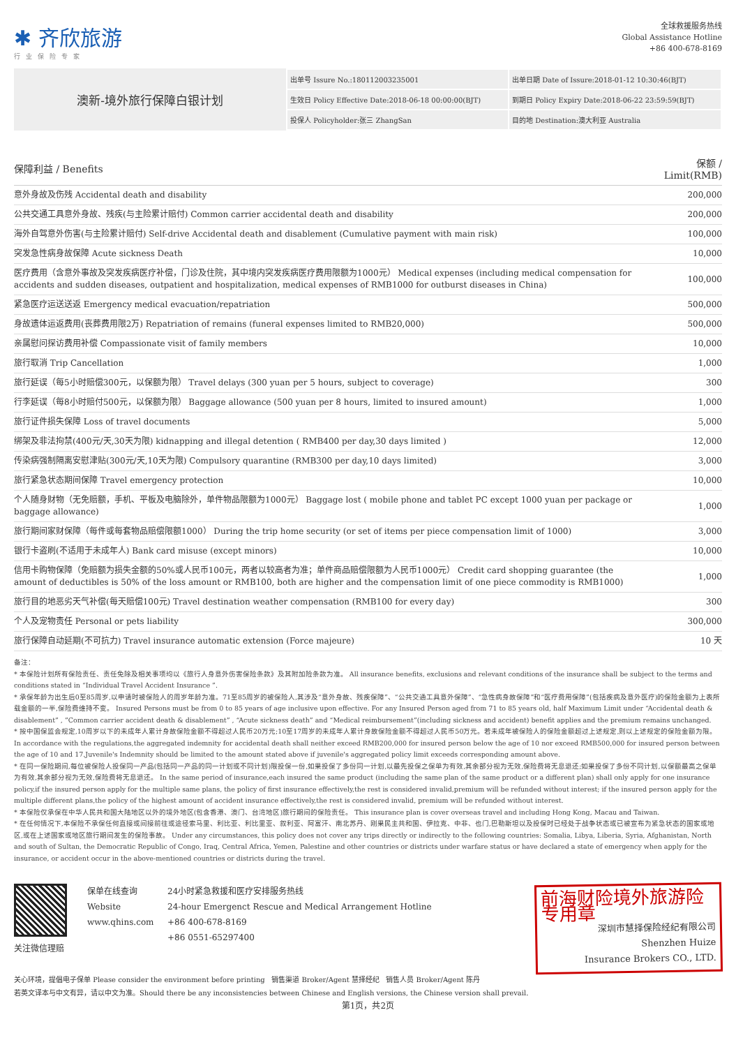✱ 齐欣旅游
行业保险专家
全球救援服务热线
Global Assistance Hotline
+86 400-678-8169
澳新-境外旅行保障白银计划
| 出单号 Issure No.:180112003235001 | 出单日期 Date of Issure:2018-01-12 10:30:46(BJT) |
| 生效日 Policy Effective Date:2018-06-18 00:00:00(BJT) | 到期日 Policy Expiry Date:2018-06-22 23:59:59(BJT) |
| 投保人 Policyholder:张三 ZhangSan | 目的地 Destination:澳大利亚 Australia |
| 保障利益 / Benefits | 保额 / Limit(RMB) |
| --- | --- |
| 意外身故及伤残 Accidental death and disability | 200,000 |
| 公共交通工具意外身故、残疾(与主险累计赔付) Common carrier accidental death and disability | 200,000 |
| 海外自驾意外伤害(与主险累计赔付) Self-drive Accidental death and disablement (Cumulative payment with main risk) | 100,000 |
| 突发急性病身故保障 Acute sickness Death | 10,000 |
| 医疗费用（含意外事故及突发疾病医疗补偿，门诊及住院，其中境内突发疾病医疗费用限额为1000元） Medical expenses (including medical compensation for accidents and sudden diseases, outpatient and hospitalization, medical expenses of RMB1000 for outburst diseases in China) | 100,000 |
| 紧急医疗运送送返 Emergency medical evacuation/repatriation | 500,000 |
| 身故遗体运返费用(丧葬费用限2万) Repatriation of remains (funeral expenses limited to RMB20,000) | 500,000 |
| 亲属慰问探访费用补偿 Compassionate visit of family members | 10,000 |
| 旅行取消 Trip Cancellation | 1,000 |
| 旅行延误（每5小时赔偿300元，以保额为限） Travel delays (300 yuan per 5 hours, subject to coverage) | 300 |
| 行李延误（每8小时赔付500元，以保额为限） Baggage allowance (500 yuan per 8 hours, limited to insured amount) | 1,000 |
| 旅行证件损失保障 Loss of travel documents | 5,000 |
| 绑架及非法拘禁(400元/天,30天为限) kidnapping and illegal detention ( RMB400 per day,30 days limited ) | 12,000 |
| 传染病强制隔离安慰津贴(300元/天,10天为限) Compulsory quarantine (RMB300 per day,10 days limited) | 3,000 |
| 旅行紧急状态期间保障 Travel emergency protection | 10,000 |
| 个人随身财物（无免赔额，手机、平板及电脑除外，单件物品限额为1000元） Baggage lost ( mobile phone and tablet PC except 1000 yuan per package or baggage allowance) | 1,000 |
| 旅行期间家财保障（每件或每套物品赔偿限额1000） During the trip home security (or set of items per piece compensation limit of 1000) | 3,000 |
| 银行卡盗刷(不适用于未成年人) Bank card misuse (except minors) | 10,000 |
| 信用卡购物保障（免赔额为损失金额的50%或人民币100元，两者以较高者为准；单件商品赔偿限额为人民币1000元） Credit card shopping guarantee (the amount of deductibles is 50% of the loss amount or RMB100, both are higher and the compensation limit of one piece commodity is RMB1000) | 1,000 |
| 旅行目的地恶劣天气补偿(每天赔偿100元) Travel destination weather compensation (RMB100 for every day) | 300 |
| 个人及宠物责任 Personal or pets liability | 300,000 |
| 旅行保障自动延期(不可抗力) Travel insurance automatic extension (Force majeure) | 10 天 |
备注：
* 本保险计划所有保险责任、责任免除及相关事项均以《旅行人身意外伤害保险条款》及其附加险条款为准。 All insurance benefits, exclusions and relevant conditions of the insurance shall be subject to the terms and conditions stated in “Individual Travel Accident Insurance ”.
* 承保年龄为出生后0至85周岁,以申请时被保险人的周岁年龄为准。71至85周岁的被保险人,其涉及“意外身故、残疾保障”、“公共交通工具意外保障”、“急性病身故保障”和“医疗费用保障”(包括疾病及意外医疗)的保险金额为上表所载金额的一半,保险费维持不变。 Insured Persons must be from 0 to 85 years of age inclusive upon effective. For any Insured Person aged from 71 to 85 years old, half Maximum Limit under “Accidental death & disablement” , ”Common carrier accident death & disablement” , “Acute sickness death” and “Medical reimbursement”(including sickness and accident) benefit applies and the premium remains unchanged.
* 按中国保监会规定,10周岁以下的未成年人累计身故保险金额不得超过人民币20万元;10至17周岁的未成年人累计身故保险金额不得超过人民币50万元。若未成年被保险人的保险金额超过上述规定,则以上述规定的保险金额为限。 In accordance with the regulations,the aggregated indemnity for accidental death shall neither exceed RMB200,000 for insured person below the age of 10 nor exceed RMB500,000 for insured person between the age of 10 and 17.Juvenile's Indemnity should be limited to the amount stated above if juvenile's aggregated policy limit exceeds corresponding amount above.
* 在同一保险期间,每位被保险人投保同一产品(包括同一产品的同一计划或不同计划)限投保一份,如果投保了多份同一计划,以最先投保之保单为有效,其余部分视为无效,保险费将无息退还;如果投保了多份不同计划,以保额最高之保单为有效,其余部分视为无效,保险费将无息退还。 In the same period of insurance,each insured the same product (including the same plan of the same product or a different plan) shall only apply for one insurance policy,if the insured person apply for the multiple same plans, the policy of first insurance effectively,the rest is considered invalid,premium will be refunded without interest; if the insured person apply for the multiple different plans,the policy of the highest amount of accident insurance effectively,the rest is considered invalid, premium will be refunded without interest.
* 本保险仅承保在中华人民共和国大陆地区以外的境外地区(包含香港、澳门、台湾地区)旅行期间的保险责任。 This insurance plan is cover overseas travel and including Hong Kong, Macau and Taiwan.
* 在任何情况下,本保险不承保任何直接或间接前往或途径索马里、利比亚、利比里亚、叙利亚、阿富汗、南北苏丹、刚果民主共和国、伊拉克、中非、也门,巴勒斯坦以及投保时已经处于战争状态或已被宣布为紧急状态的国家或地区,或在上述国家或地区旅行期间发生的保险事故。 Under any circumstances, this policy does not cover any trips directly or indirectly to the following countries: Somalia, Libya, Liberia, Syria, Afghanistan, North and south of Sultan, the Democratic Republic of Congo, Iraq, Central Africa, Yemen, Palestine and other countries or districts under warfare status or have declared a state of emergency when apply for the insurance, or accident occur in the above-mentioned countries or districts during the travel.
关注微信理赔 保单在线查询
Website
www.qhins.com
24小时紧急救援和医疗安排服务热线
24-hour Emergenct Rescue and Medical Arrangement Hotline
+86 400-678-8169
+86 0551-65297400
前海财险境外旅游险 专用章
深圳市慧择保险经纪有限公司
Shenzhen Huize
Insurance Brokers CO., LTD.
关心环境，提倡电子保单 Please consider the environment before printing 销售渠道 Broker/Agent 慧择经纪 销售人员 Broker/Agent 陈丹
若英文译本与中文有异，请以中文为准。Should there be any inconsistencies between Chinese and English versions, the Chinese version shall prevail.
第1页，共2页